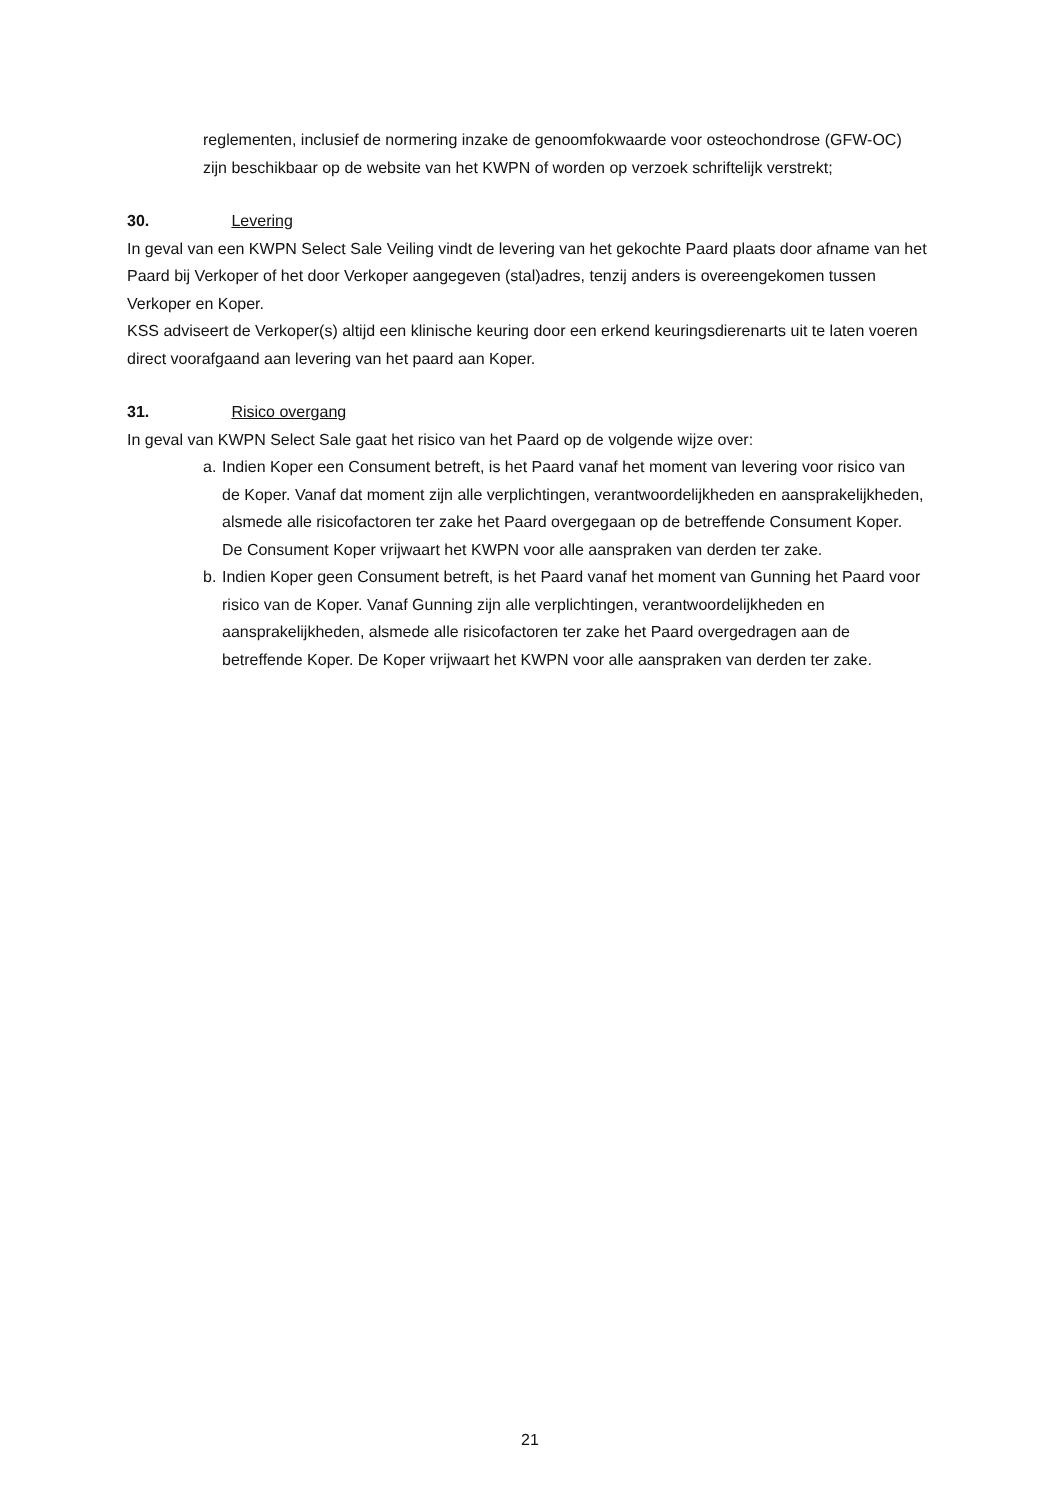reglementen, inclusief de normering inzake de genoomfokwaarde voor osteochondrose (GFW-OC) zijn beschikbaar op de website van het KWPN of worden op verzoek schriftelijk verstrekt;
30. Levering
In geval van een KWPN Select Sale Veiling vindt de levering van het gekochte Paard plaats door afname van het Paard bij Verkoper of het door Verkoper aangegeven (stal)adres, tenzij anders is overeengekomen tussen Verkoper en Koper.
KSS adviseert de Verkoper(s) altijd een klinische keuring door een erkend keuringsdierenarts uit te laten voeren direct voorafgaand aan levering van het paard aan Koper.
31. Risico overgang
In geval van KWPN Select Sale gaat het risico van het Paard op de volgende wijze over:
a. Indien Koper een Consument betreft, is het Paard vanaf het moment van levering voor risico van de Koper. Vanaf dat moment zijn alle verplichtingen, verantwoordelijkheden en aansprakelijkheden, alsmede alle risicofactoren ter zake het Paard overgegaan op de betreffende Consument Koper. De Consument Koper vrijwaart het KWPN voor alle aanspraken van derden ter zake.
b. Indien Koper geen Consument betreft, is het Paard vanaf het moment van Gunning het Paard voor risico van de Koper. Vanaf Gunning zijn alle verplichtingen, verantwoordelijkheden en aansprakelijkheden, alsmede alle risicofactoren ter zake het Paard overgedragen aan de betreffende Koper. De Koper vrijwaart het KWPN voor alle aanspraken van derden ter zake.
21